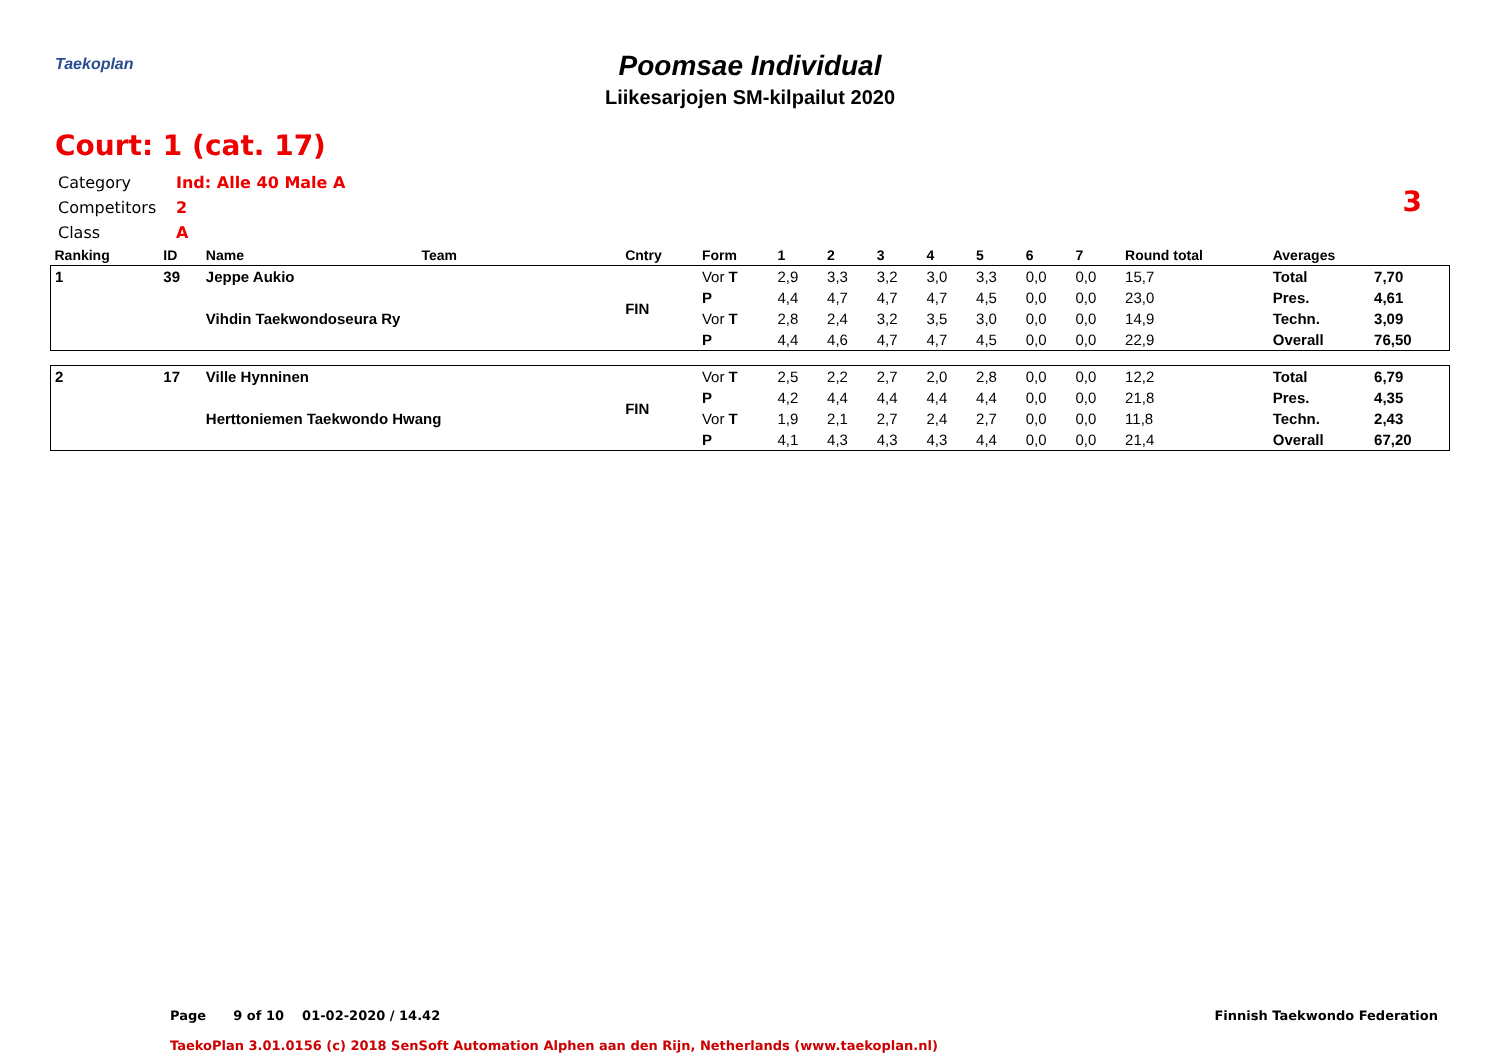Taekoplan
Poomsae Individual
Liikesarjojen SM-kilpailut 2020
Court: 1 (cat. 17)
3
Category Ind: Alle 40 Male A
Competitors 2
Class A
| Ranking | ID | Name | Team | Cntry | Form | 1 | 2 | 3 | 4 | 5 | 6 | 7 | Round total | Averages | |
| --- | --- | --- | --- | --- | --- | --- | --- | --- | --- | --- | --- | --- | --- | --- | --- |
| 1 | 39 | Jeppe Aukio | | FIN | Vor T | 2,9 | 3,3 | 3,2 | 3,0 | 3,3 | 0,0 | 0,0 | 15,7 | Total | 7,70 |
| | | Vihdin Taekwondoseura Ry | | | P | 4,4 | 4,7 | 4,7 | 4,7 | 4,5 | 0,0 | 0,0 | 23,0 | Pres. | 4,61 |
| | | | | | Vor T | 2,8 | 2,4 | 3,2 | 3,5 | 3,0 | 0,0 | 0,0 | 14,9 | Techn. | 3,09 |
| | | | | | P | 4,4 | 4,6 | 4,7 | 4,7 | 4,5 | 0,0 | 0,0 | 22,9 | Overall | 76,50 |
| 2 | 17 | Ville Hynninen | | FIN | Vor T | 2,5 | 2,2 | 2,7 | 2,0 | 2,8 | 0,0 | 0,0 | 12,2 | Total | 6,79 |
| | | Herttoniemen Taekwondo Hwang | | | P | 4,2 | 4,4 | 4,4 | 4,4 | 4,4 | 0,0 | 0,0 | 21,8 | Pres. | 4,35 |
| | | | | | Vor T | 1,9 | 2,1 | 2,7 | 2,4 | 2,7 | 0,0 | 0,0 | 11,8 | Techn. | 2,43 |
| | | | | | P | 4,1 | 4,3 | 4,3 | 4,3 | 4,4 | 0,0 | 0,0 | 21,4 | Overall | 67,20 |
Page 9 of 10 01-02-2020 / 14.42
Finnish Taekwondo Federation
TaekoPlan 3.01.0156 (c) 2018 SenSoft Automation Alphen aan den Rijn, Netherlands (www.taekoplan.nl)